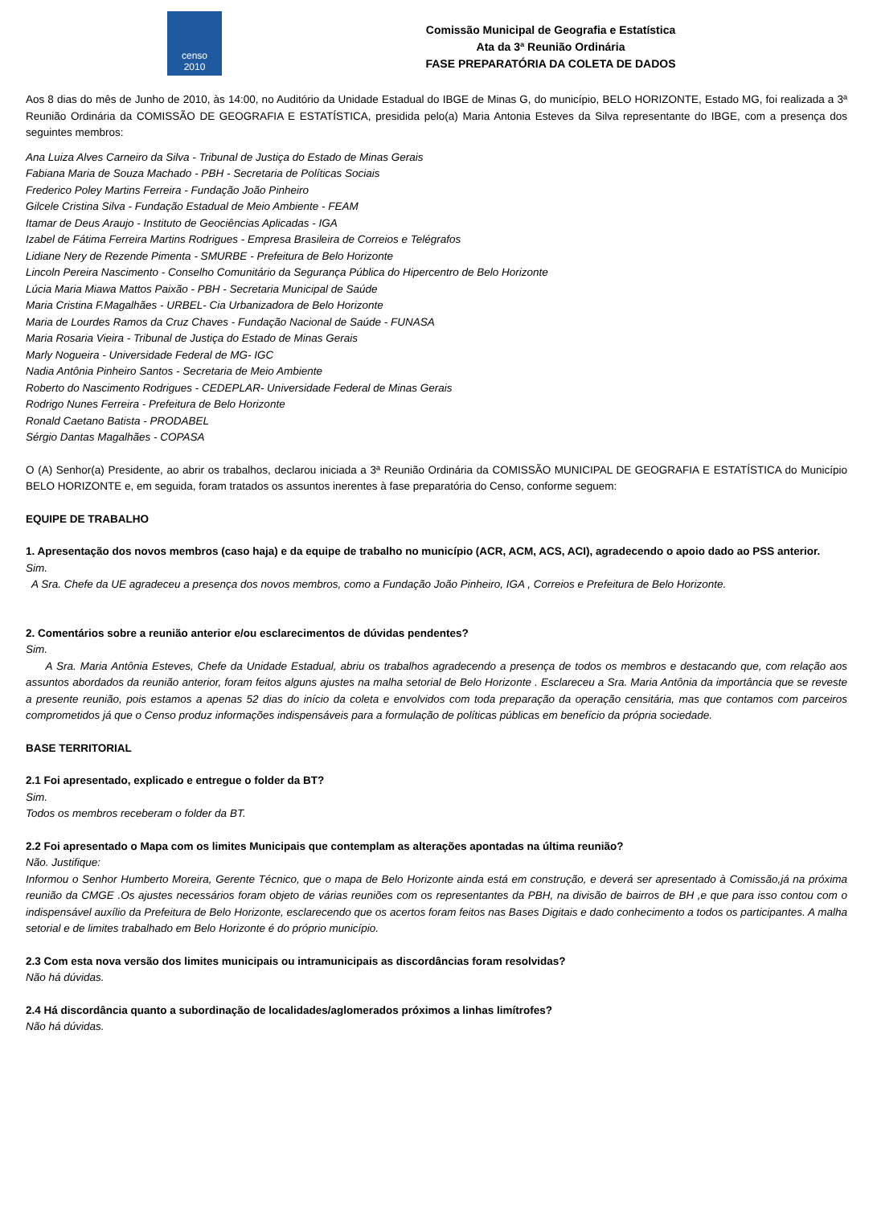censo
2010
Comissão Municipal de Geografia e Estatística
Ata da 3ª Reunião Ordinária
FASE PREPARATÓRIA DA COLETA DE DADOS
Aos 8 dias do mês de Junho de 2010, às 14:00, no Auditório da Unidade Estadual do IBGE de Minas G, do município, BELO HORIZONTE, Estado MG, foi realizada a 3ª Reunião Ordinária da COMISSÃO DE GEOGRAFIA E ESTATÍSTICA, presidida pelo(a) Maria Antonia Esteves da Silva representante do IBGE, com a presença dos seguintes membros:
Ana Luiza Alves Carneiro da Silva - Tribunal de Justiça do Estado de Minas Gerais
Fabiana Maria de Souza Machado - PBH - Secretaria de Políticas Sociais
Frederico Poley Martins Ferreira - Fundação João Pinheiro
Gilcele Cristina Silva - Fundação Estadual de Meio Ambiente - FEAM
Itamar de Deus Araujo - Instituto de Geociências Aplicadas - IGA
Izabel de Fátima Ferreira Martins Rodrigues - Empresa Brasileira de Correios e Telégrafos
Lidiane Nery de Rezende Pimenta - SMURBE - Prefeitura de Belo Horizonte
Lincoln Pereira Nascimento - Conselho Comunitário da Segurança Pública do Hipercentro de Belo Horizonte
Lúcia Maria Miawa Mattos Paixão - PBH - Secretaria Municipal de Saúde
Maria Cristina F.Magalhães - URBEL- Cia Urbanizadora de Belo Horizonte
Maria de Lourdes Ramos da Cruz Chaves - Fundação Nacional de Saúde - FUNASA
Maria Rosaria Vieira - Tribunal de Justiça do Estado de Minas Gerais
Marly Nogueira - Universidade Federal de MG- IGC
Nadia Antônia Pinheiro Santos - Secretaria de Meio Ambiente
Roberto do Nascimento Rodrigues - CEDEPLAR- Universidade Federal de Minas Gerais
Rodrigo Nunes Ferreira - Prefeitura de Belo Horizonte
Ronald Caetano Batista - PRODABEL
Sérgio Dantas Magalhães - COPASA
O (A) Senhor(a) Presidente, ao abrir os trabalhos, declarou iniciada a 3ª Reunião Ordinária da COMISSÃO MUNICIPAL DE GEOGRAFIA E ESTATÍSTICA do Município BELO HORIZONTE e, em seguida, foram tratados os assuntos inerentes à fase preparatória do Censo, conforme seguem:
EQUIPE DE TRABALHO
1. Apresentação dos novos membros (caso haja) e da equipe de trabalho no município (ACR, ACM, ACS, ACI), agradecendo o apoio dado ao PSS anterior.
Sim.
A Sra. Chefe da UE agradeceu a presença dos novos membros, como a Fundação João Pinheiro, IGA , Correios e Prefeitura de Belo Horizonte.
2. Comentários sobre a reunião anterior e/ou esclarecimentos de dúvidas pendentes?
Sim.
A Sra. Maria Antônia Esteves, Chefe da Unidade Estadual, abriu os trabalhos agradecendo a presença de todos os membros e destacando que, com relação aos assuntos abordados da reunião anterior, foram feitos alguns ajustes na malha setorial de Belo Horizonte . Esclareceu a Sra. Maria Antônia da importância que se reveste a presente reunião, pois estamos a apenas 52 dias do início da coleta e envolvidos com toda preparação da operação censitária, mas que contamos com parceiros comprometidos já que o Censo produz informações indispensáveis para a formulação de políticas públicas em benefício da própria sociedade.
BASE TERRITORIAL
2.1 Foi apresentado, explicado e entregue o folder da BT?
Sim.
Todos os membros receberam o folder da BT.
2.2 Foi apresentado o Mapa com os limites Municipais que contemplam as alterações apontadas na última reunião?
Não. Justifique:
Informou o Senhor Humberto Moreira, Gerente Técnico, que o mapa de Belo Horizonte ainda está em construção, e deverá ser apresentado à Comissão,já na próxima reunião da CMGE .Os ajustes necessários foram objeto de várias reuniões com os representantes da PBH, na divisão de bairros de BH ,e que para isso contou com o indispensável auxílio da Prefeitura de Belo Horizonte, esclarecendo que os acertos foram feitos nas Bases Digitais e dado conhecimento a todos os participantes. A malha setorial e de limites trabalhado em Belo Horizonte é do próprio município.
2.3 Com esta nova versão dos limites municipais ou intramunicipais as discordâncias foram resolvidas?
Não há dúvidas.
2.4 Há discordância quanto a subordinação de localidades/aglomerados próximos a linhas limítrofes?
Não há dúvidas.